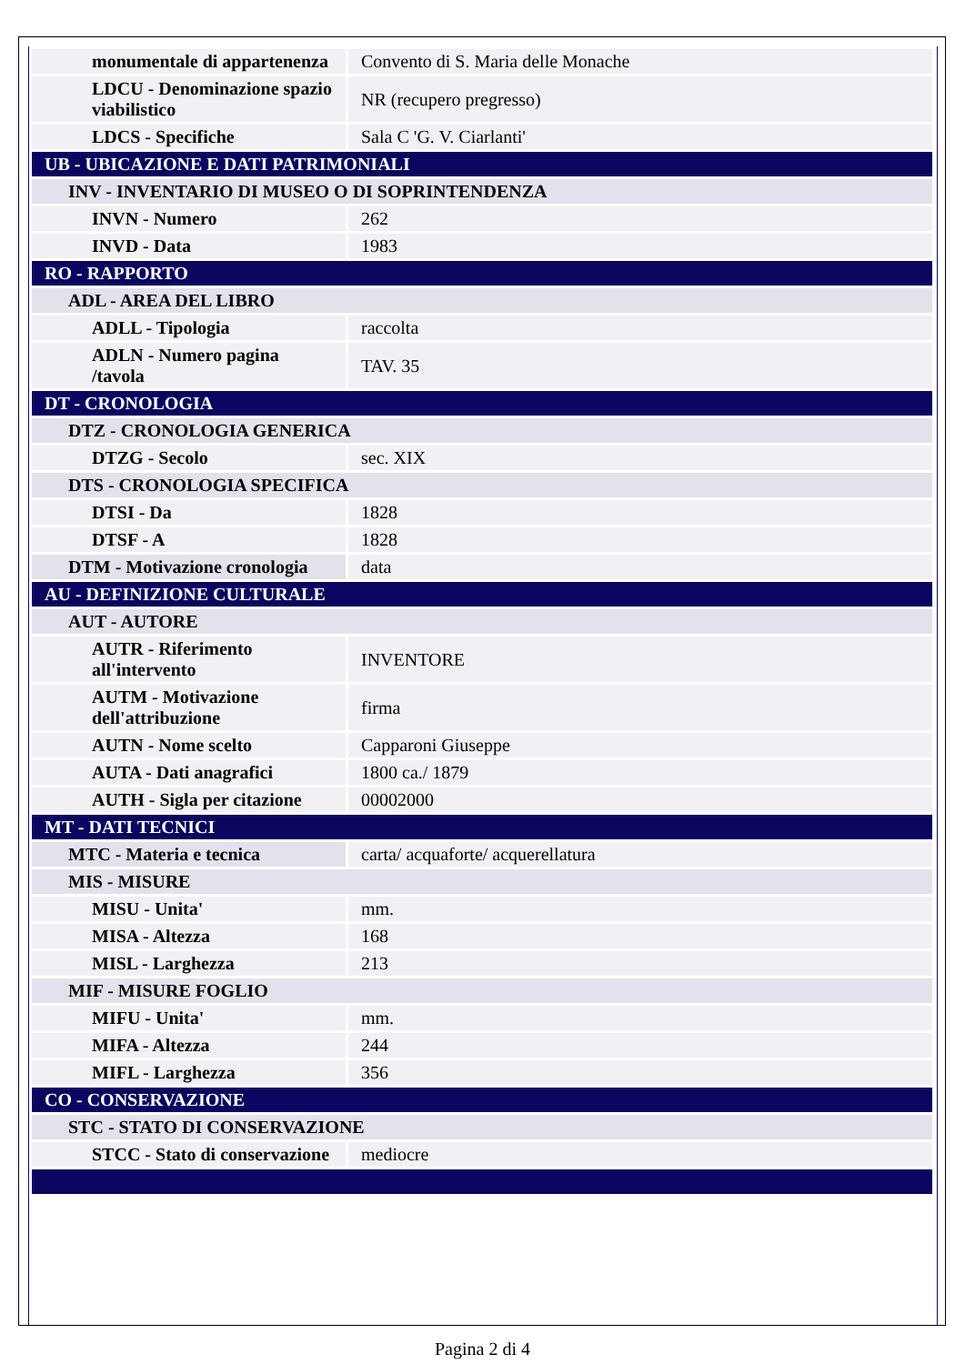| monumentale di appartenenza | Convento di S. Maria delle Monache |
| LDCU - Denominazione spazio viabilistico | NR (recupero pregresso) |
| LDCS - Specifiche | Sala C 'G. V. Ciarlanti' |
| UB - UBICAZIONE E DATI PATRIMONIALI | |
| INV - INVENTARIO DI MUSEO O DI SOPRINTENDENZA | |
| INVN - Numero | 262 |
| INVD - Data | 1983 |
| RO - RAPPORTO | |
| ADL - AREA DEL LIBRO | |
| ADLL - Tipologia | raccolta |
| ADLN - Numero pagina /tavola | TAV. 35 |
| DT - CRONOLOGIA | |
| DTZ - CRONOLOGIA GENERICA | |
| DTZG - Secolo | sec. XIX |
| DTS - CRONOLOGIA SPECIFICA | |
| DTSI - Da | 1828 |
| DTSF - A | 1828 |
| DTM - Motivazione cronologia | data |
| AU - DEFINIZIONE CULTURALE | |
| AUT - AUTORE | |
| AUTR - Riferimento all'intervento | INVENTORE |
| AUTM - Motivazione dell'attribuzione | firma |
| AUTN - Nome scelto | Capparoni Giuseppe |
| AUTA - Dati anagrafici | 1800 ca./ 1879 |
| AUTH - Sigla per citazione | 00002000 |
| MT - DATI TECNICI | |
| MTC - Materia e tecnica | carta/ acquaforte/ acquerellatura |
| MIS - MISURE | |
| MISU - Unita' | mm. |
| MISA - Altezza | 168 |
| MISL - Larghezza | 213 |
| MIF - MISURE FOGLIO | |
| MIFU - Unita' | mm. |
| MIFA - Altezza | 244 |
| MIFL - Larghezza | 356 |
| CO - CONSERVAZIONE | |
| STC - STATO DI CONSERVAZIONE | |
| STCC - Stato di conservazione | mediocre |
Pagina 2 di 4